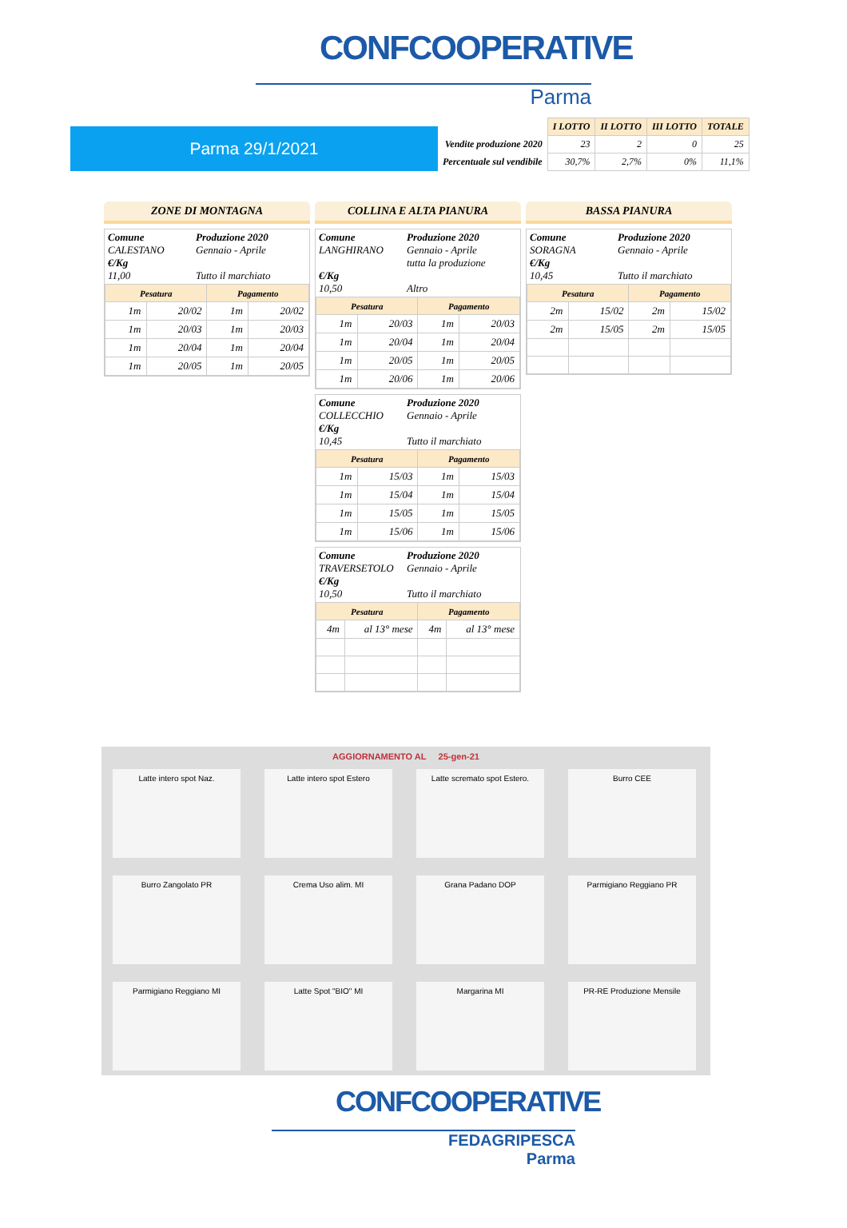CONFCOOPERATIVE
Parma
Parma 29/1/2021
| | I LOTTO | II LOTTO | III LOTTO | TOTALE |
| Vendite produzione 2020 | 23 | 2 | 0 | 25 |
| Percentuale sul vendibile | 30,7% | 2,7% | 0% | 11,1% |
ZONE DI MONTAGNA
Comune Produzione 2020 CALESTANO Gennaio - Aprile €/Kg 11,00 Tutto il marchiato
| Pesatura | | Pagamento | |
| --- | --- | --- | --- |
| 1m | 20/02 | 1m | 20/02 |
| 1m | 20/03 | 1m | 20/03 |
| 1m | 20/04 | 1m | 20/04 |
| 1m | 20/05 | 1m | 20/05 |
COLLINA E ALTA PIANURA
Comune Produzione 2020 LANGHIRANO Gennaio - Aprile
tutta la produzione €/Kg 10,50 Altro
| Pesatura | | Pagamento | |
| --- | --- | --- | --- |
| 1m | 20/03 | 1m | 20/03 |
| 1m | 20/04 | 1m | 20/04 |
| 1m | 20/05 | 1m | 20/05 |
| 1m | 20/06 | 1m | 20/06 |
Comune Produzione 2020 COLLECCHIO Gennaio - Aprile €/Kg 10,45 Tutto il marchiato
| Pesatura | | Pagamento | |
| --- | --- | --- | --- |
| 1m | 15/03 | 1m | 15/03 |
| 1m | 15/04 | 1m | 15/04 |
| 1m | 15/05 | 1m | 15/05 |
| 1m | 15/06 | 1m | 15/06 |
Comune Produzione 2020 TRAVERSETOLO Gennaio - Aprile €/Kg 10,50 Tutto il marchiato
| Pesatura | | Pagamento | |
| --- | --- | --- | --- |
| 4m | al 13° mese | 4m | al 13° mese |
BASSA PIANURA
Comune Produzione 2020 SORAGNA Gennaio - Aprile €/Kg 10,45 Tutto il marchiato
| Pesatura | | Pagamento | |
| --- | --- | --- | --- |
| 2m | 15/02 | 2m | 15/02 |
| 2m | 15/05 | 2m | 15/05 |
AGGIORNAMENTO AL 25-gen-21
Latte intero spot Naz.
Latte intero spot Estero
Latte scremato spot Estero.
Burro CEE
Burro Zangolato PR
Crema Uso alim. MI
Grana Padano DOP
Parmigiano Reggiano PR
Parmigiano Reggiano MI
Latte Spot "BIO" MI
Margarina MI
PR-RE Produzione Mensile
CONFCOOPERATIVE
FEDAGRIPESCA
Parma